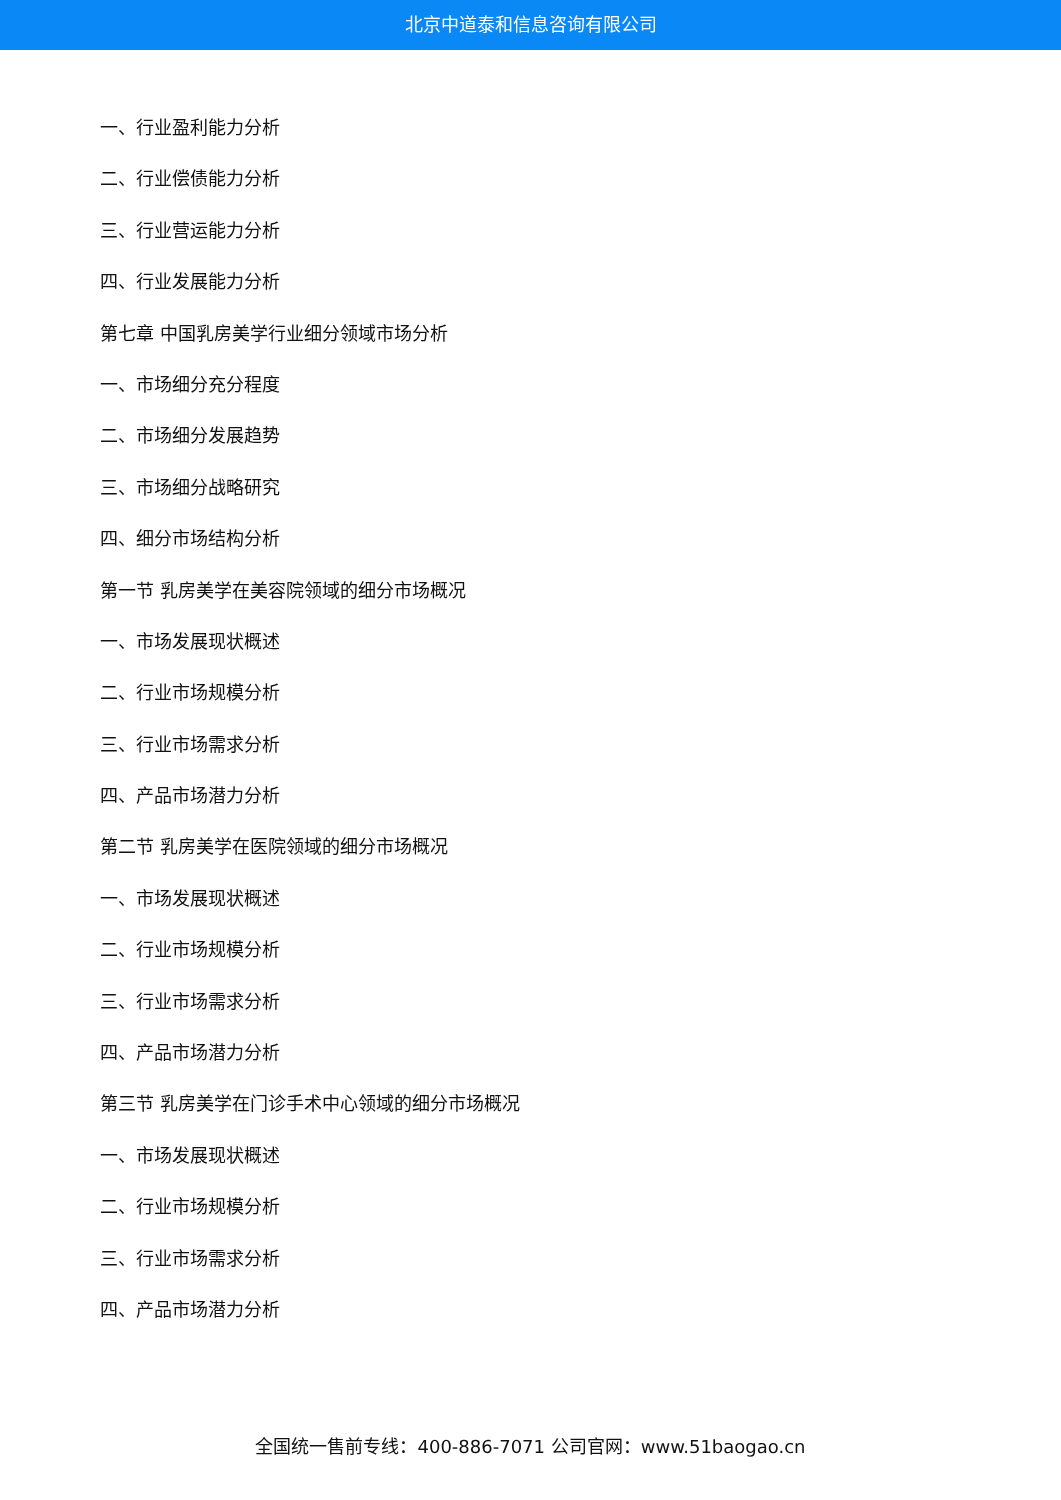北京中道泰和信息咨询有限公司
一、行业盈利能力分析
二、行业偿债能力分析
三、行业营运能力分析
四、行业发展能力分析
第七章 中国乳房美学行业细分领域市场分析
一、市场细分充分程度
二、市场细分发展趋势
三、市场细分战略研究
四、细分市场结构分析
第一节 乳房美学在美容院领域的细分市场概况
一、市场发展现状概述
二、行业市场规模分析
三、行业市场需求分析
四、产品市场潜力分析
第二节 乳房美学在医院领域的细分市场概况
一、市场发展现状概述
二、行业市场规模分析
三、行业市场需求分析
四、产品市场潜力分析
第三节 乳房美学在门诊手术中心领域的细分市场概况
一、市场发展现状概述
二、行业市场规模分析
三、行业市场需求分析
四、产品市场潜力分析
全国统一售前专线：400-886-7071 公司官网：www.51baogao.cn